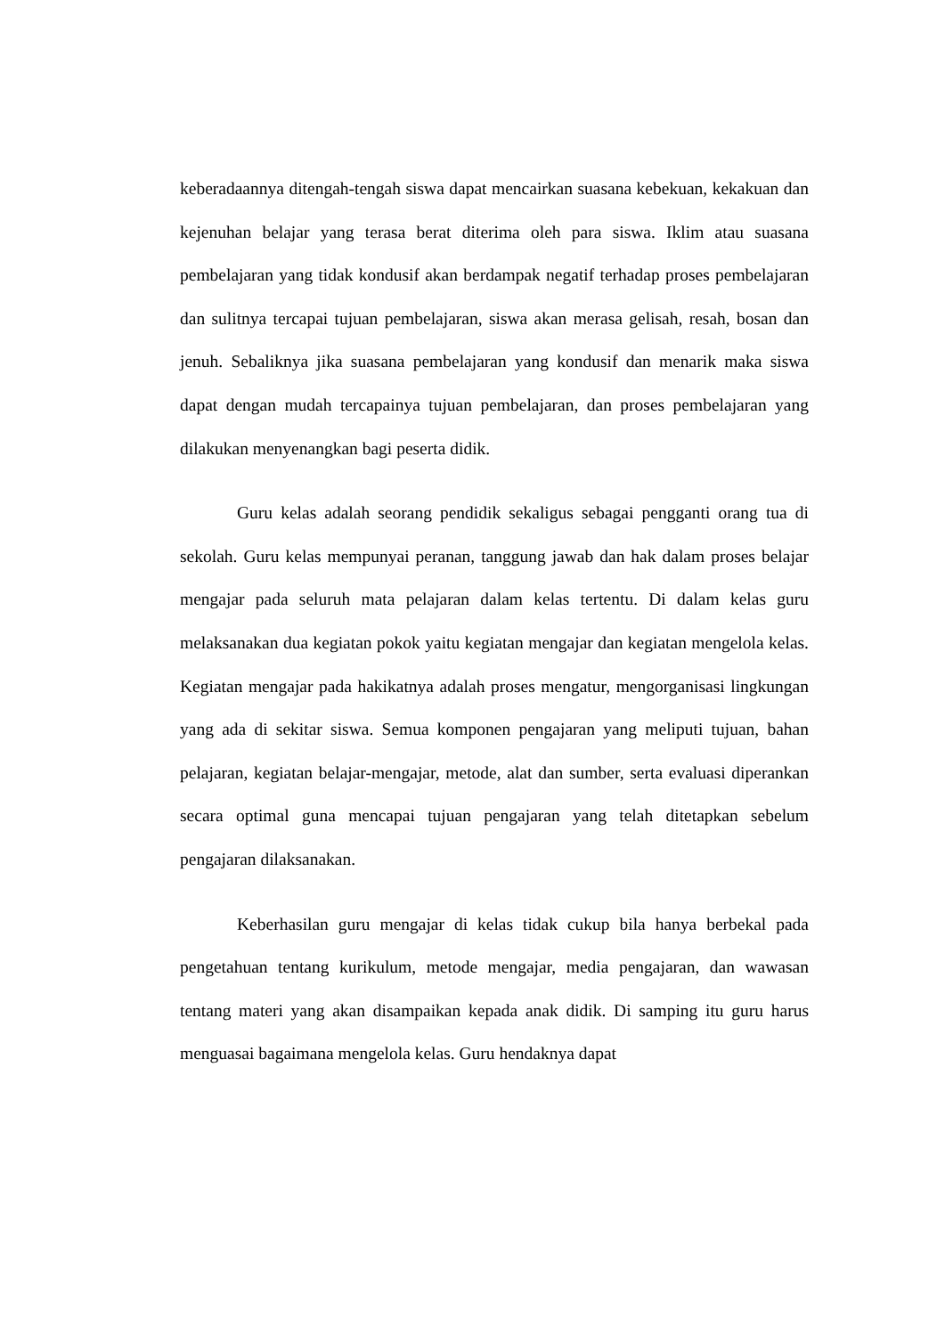keberadaannya ditengah-tengah siswa dapat mencairkan suasana kebekuan, kekakuan dan kejenuhan belajar yang terasa berat diterima oleh para siswa. Iklim atau suasana pembelajaran yang tidak kondusif akan berdampak negatif terhadap proses pembelajaran dan sulitnya tercapai tujuan pembelajaran, siswa akan merasa gelisah, resah, bosan dan jenuh. Sebaliknya jika suasana pembelajaran yang kondusif dan menarik maka siswa dapat dengan mudah tercapainya tujuan pembelajaran, dan proses pembelajaran yang dilakukan menyenangkan bagi peserta didik.
Guru kelas adalah seorang pendidik sekaligus sebagai pengganti orang tua di sekolah. Guru kelas mempunyai peranan, tanggung jawab dan hak dalam proses belajar mengajar pada seluruh mata pelajaran dalam kelas tertentu. Di dalam kelas guru melaksanakan dua kegiatan pokok yaitu kegiatan mengajar dan kegiatan mengelola kelas. Kegiatan mengajar pada hakikatnya adalah proses mengatur, mengorganisasi lingkungan yang ada di sekitar siswa. Semua komponen pengajaran yang meliputi tujuan, bahan pelajaran, kegiatan belajar-mengajar, metode, alat dan sumber, serta evaluasi diperankan secara optimal guna mencapai tujuan pengajaran yang telah ditetapkan sebelum pengajaran dilaksanakan.
Keberhasilan guru mengajar di kelas tidak cukup bila hanya berbekal pada pengetahuan tentang kurikulum, metode mengajar, media pengajaran, dan wawasan tentang materi yang akan disampaikan kepada anak didik. Di samping itu guru harus menguasai bagaimana mengelola kelas. Guru hendaknya dapat